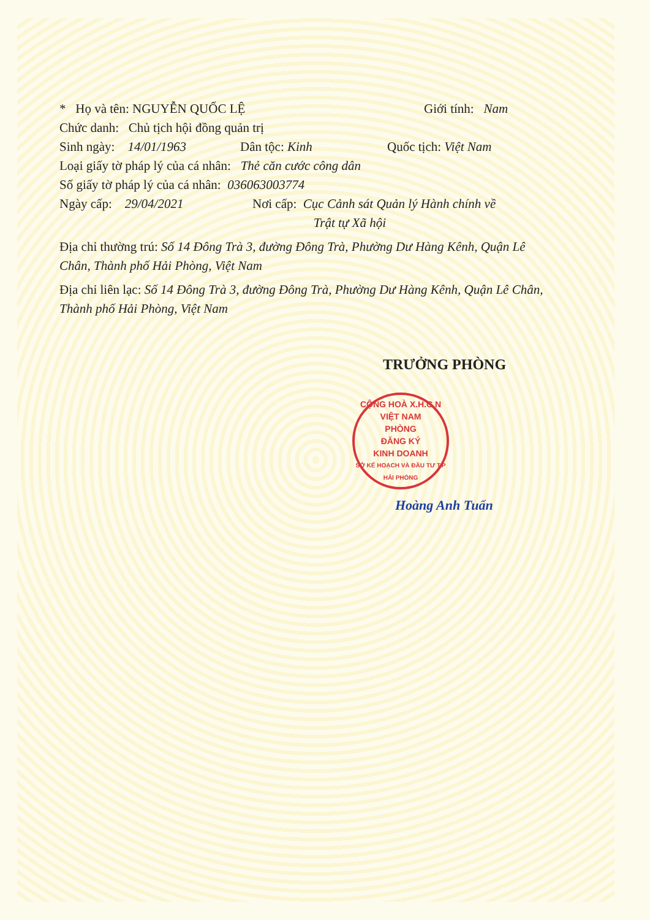* Họ và tên: NGUYỄN QUỐC LỆ Giới tính: Nam
Chức danh: Chủ tịch hội đồng quản trị
Sinh ngày: 14/01/1963 Dân tộc: Kinh Quốc tịch: Việt Nam
Loại giấy tờ pháp lý của cá nhân: Thẻ căn cước công dân
Số giấy tờ pháp lý của cá nhân: 036063003774
Ngày cấp: 29/04/2021 Nơi cấp: Cục Cảnh sát Quản lý Hành chính về
Trật tự Xã hội
Địa chỉ thường trú: Số 14 Đông Trà 3, đường Đông Trà, Phường Dư Hàng Kênh, Quận Lê Chân, Thành phố Hải Phòng, Việt Nam
Địa chỉ liên lạc: Số 14 Đông Trà 3, đường Đông Trà, Phường Dư Hàng Kênh, Quận Lê Chân, Thành phố Hải Phòng, Việt Nam
TRƯỞNG PHÒNG
CỘNG HOÀ X.H.C.N VIỆT NAM
PHÒNG
ĐĂNG KÝ
KINH DOANH
SỞ KẾ HOẠCH VÀ ĐẦU TƯ T.P HẢI PHÒNG
Hoàng Anh Tuấn